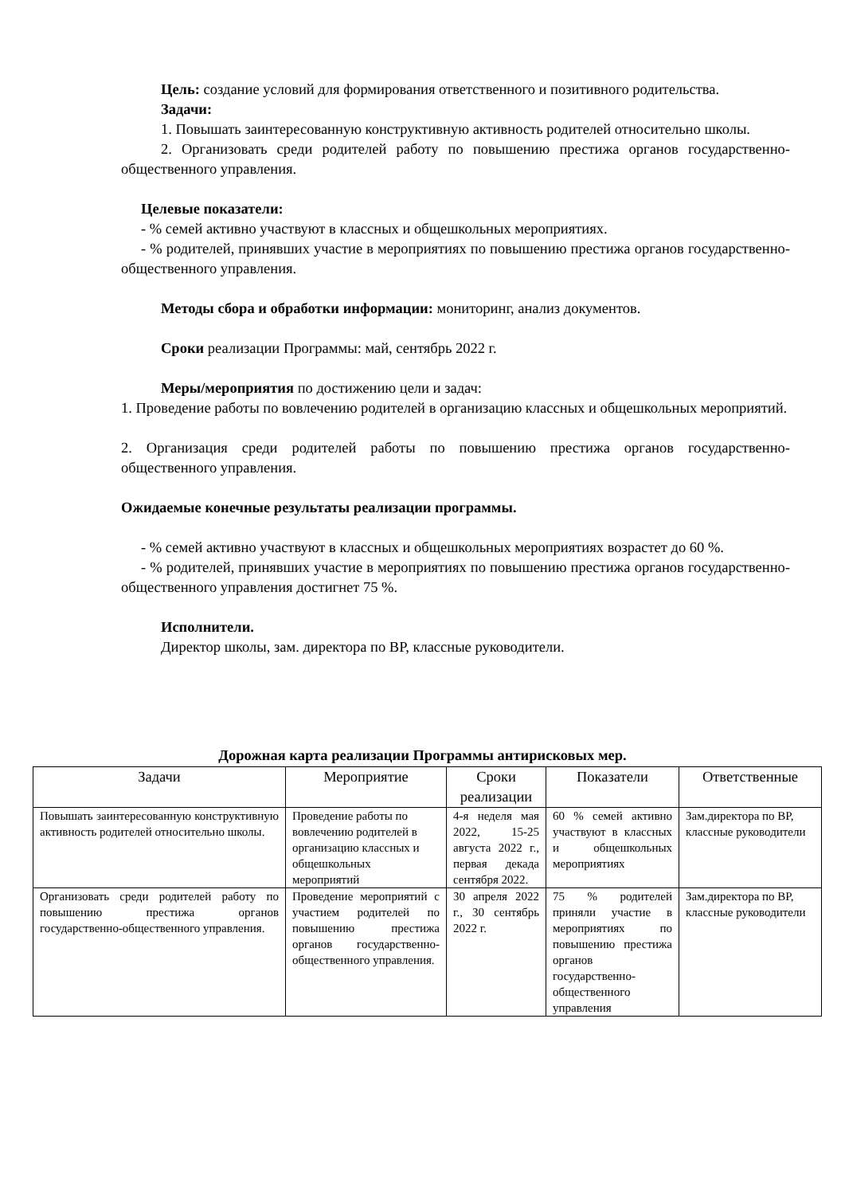Цель: создание условий для формирования ответственного и позитивного родительства.
Задачи:
1. Повышать заинтересованную конструктивную активность родителей относительно школы.
2. Организовать среди родителей работу по повышению престижа органов государственно-общественного управления.
Целевые показатели:
- % семей активно участвуют в классных и общешкольных мероприятиях.
- % родителей, принявших участие в мероприятиях по повышению престижа органов государственно-общественного управления.
Методы сбора и обработки информации: мониторинг, анализ документов.
Сроки реализации Программы: май, сентябрь 2022 г.
Меры/мероприятия по достижению цели и задач:
1. Проведение работы по вовлечению родителей в организацию классных и общешкольных мероприятий.
2. Организация среди родителей работы по повышению престижа органов государственно-общественного управления.
Ожидаемые конечные результаты реализации программы.
- % семей активно участвуют в классных и общешкольных мероприятиях возрастет до 60 %.
- % родителей, принявших участие в мероприятиях по повышению престижа органов государственно-общественного управления достигнет 75 %.
Исполнители.
Директор школы, зам. директора по ВР, классные руководители.
Дорожная карта реализации Программы антирисковых мер.
| Задачи | Мероприятие | Сроки реализации | Показатели | Ответственные |
| --- | --- | --- | --- | --- |
| Повышать заинтересованную конструктивную активность родителей относительно школы. | Проведение работы по вовлечению родителей в организацию классных и общешкольных мероприятий | 4-я неделя мая 2022, 15-25 августа 2022 г., первая декада сентября 2022. | 60 % семей активно участвуют в классных и общешкольных мероприятиях | Зам.директора по ВР, классные руководители |
| Организовать среди родителей работу по повышению престижа органов государственно-общественного управления. | Проведение мероприятий с участием родителей по повышению престижа органов государственно-общественного управления. | 30 апреля 2022 г., 30 сентябрь 2022 г. | 75 % родителей приняли участие в мероприятиях по повышению престижа органов государственно-общественного управления | Зам.директора по ВР, классные руководители |